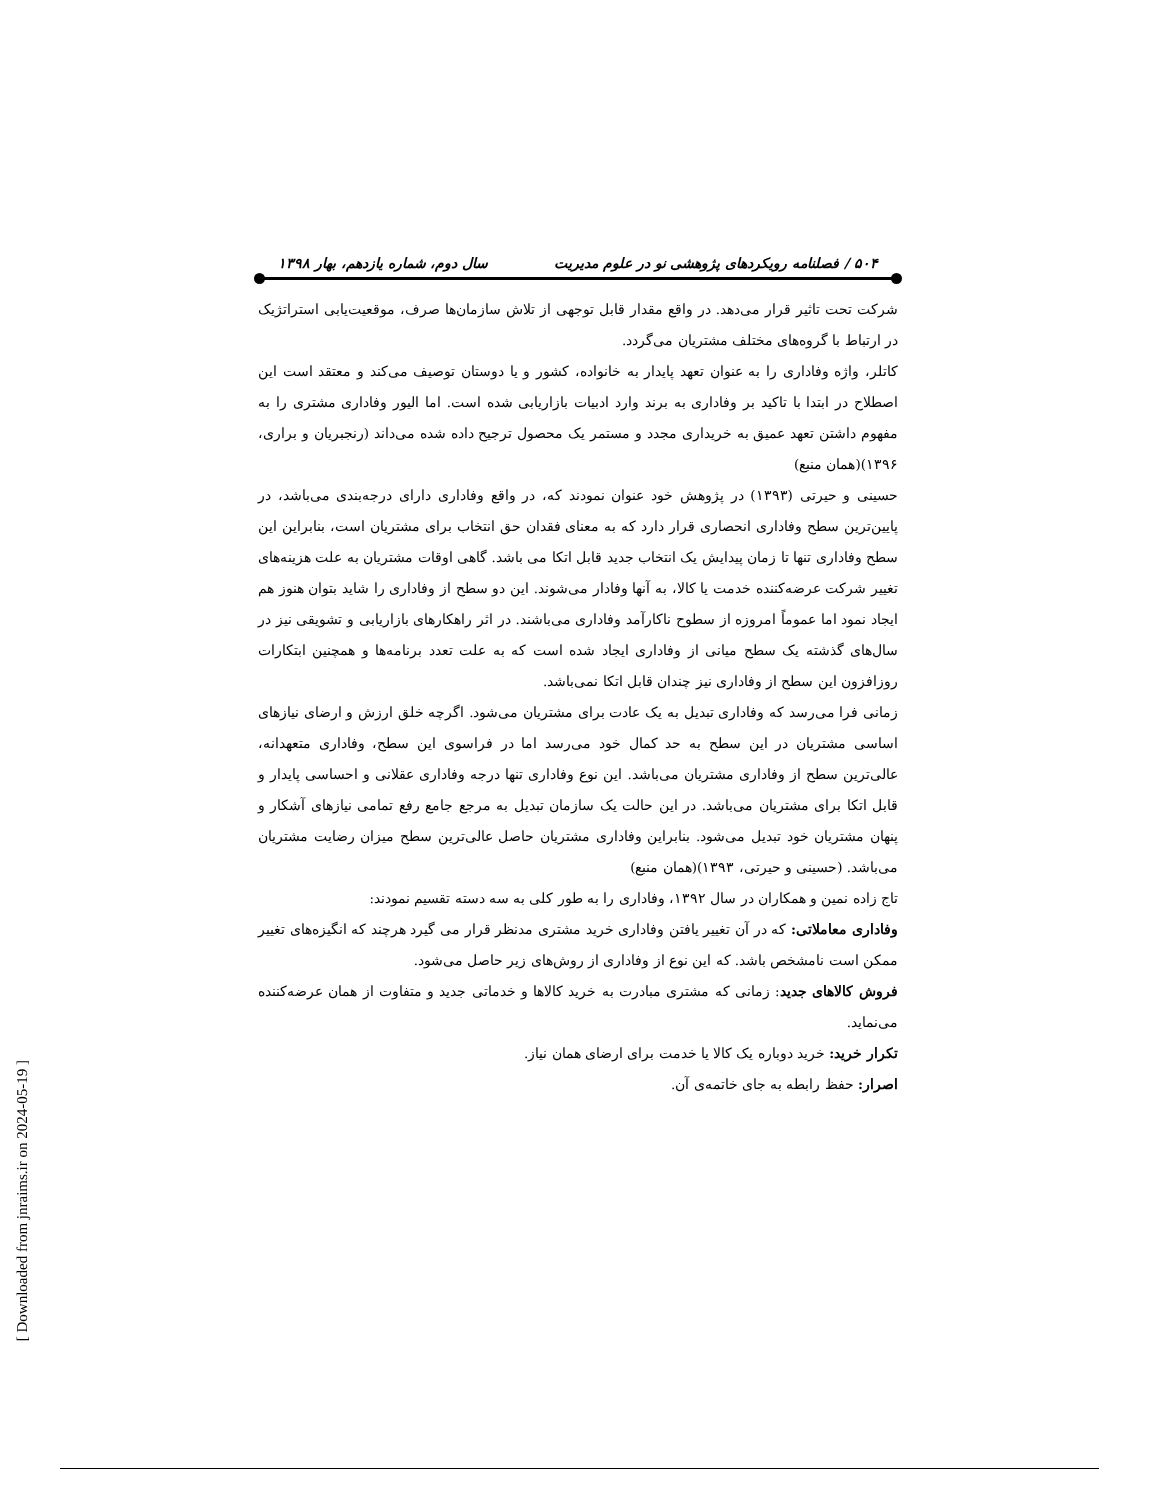۵۰۴ / فصلنامه رویکردهای پژوهشی نو در علوم مدیریت سال دوم، شماره یازدهم، بهار ۱۳۹۸
شرکت تحت تاثیر قرار می‌دهد. در واقع مقدار قابل توجهی از تلاش سازمان‌ها صرف، موقعیت‌یابی استراتژیک در ارتباط با گروه‌های مختلف مشتریان می‌گردد.
کاتلر، واژه وفاداری را به عنوان تعهد پایدار به خانواده، کشور و یا دوستان توصیف می‌کند و معتقد است این اصطلاح در ابتدا با تاکید بر وفاداری به برند وارد ادبیات بازاریابی شده است. اما الیور وفاداری مشتری را به مفهوم داشتن تعهد عمیق به خریداری مجدد و مستمر یک محصول ترجیح داده شده می‌داند (رنجبریان و براری، ۱۳۹۶)(همان منبع)
حسینی و حیرتی (۱۳۹۳) در پژوهش خود عنوان نمودند که، در واقع وفاداری دارای درجه‌بندی می‌باشد، در پایین‌ترین سطح وفاداری انحصاری قرار دارد که به معنای فقدان حق انتخاب برای مشتریان است، بنابراین این سطح وفاداری تنها تا زمان پیدایش یک انتخاب جدید قابل اتکا می باشد. گاهی اوقات مشتریان به علت هزینه‌های تغییر شرکت عرضه‌کننده خدمت یا کالا، به آنها وفادار می‌شوند. این دو سطح از وفاداری را شاید بتوان هنوز هم ایجاد نمود اما عموماً امروزه از سطوح ناکارآمد وفاداری می‌باشند. در اثر راهکارهای بازاریابی و تشویقی نیز در سال‌های گذشته یک سطح میانی از وفاداری ایجاد شده است که به علت تعدد برنامه‌ها و همچنین ابتکارات روزافزون این سطح از وفاداری نیز چندان قابل اتکا نمی‌باشد.
زمانی فرا می‌رسد که وفاداری تبدیل به یک عادت برای مشتریان می‌شود. اگرچه خلق ارزش و ارضای نیازهای اساسی مشتریان در این سطح به حد کمال خود می‌رسد اما در فراسوی این سطح، وفاداری متعهدانه، عالی‌ترین سطح از وفاداری مشتریان می‌باشد. این نوع وفاداری تنها درجه وفاداری عقلانی و احساسی پایدار و قابل اتکا برای مشتریان می‌باشد. در این حالت یک سازمان تبدیل به مرجع جامع رفع تمامی نیازهای آشکار و پنهان مشتریان خود تبدیل می‌شود. بنابراین وفاداری مشتریان حاصل عالی‌ترین سطح میزان رضایت مشتریان می‌باشد. (حسینی و حیرتی، ۱۳۹۳)(همان منبع)
تاج زاده نمین و همکاران در سال ۱۳۹۲، وفاداری را به طور کلی به سه دسته تقسیم نمودند:
وفاداری معاملاتی: که در آن تغییر یافتن وفاداری خرید مشتری مدنظر قرار می گیرد هرچند که انگیزه‌های تغییر ممکن است نامشخص باشد. که این نوع از وفاداری از روش‌های زیر حاصل می‌شود.
فروش کالاهای جدید: زمانی که مشتری مبادرت به خرید کالاها و خدماتی جدید و متفاوت از همان عرضه‌کننده می‌نماید.
تکرار خرید: خرید دوباره یک کالا یا خدمت برای ارضای همان نیاز.
اصرار: حفظ رابطه به جای خاتمه‌ی آن.
[ Downloaded from jnraims.ir on 2024-05-19 ]